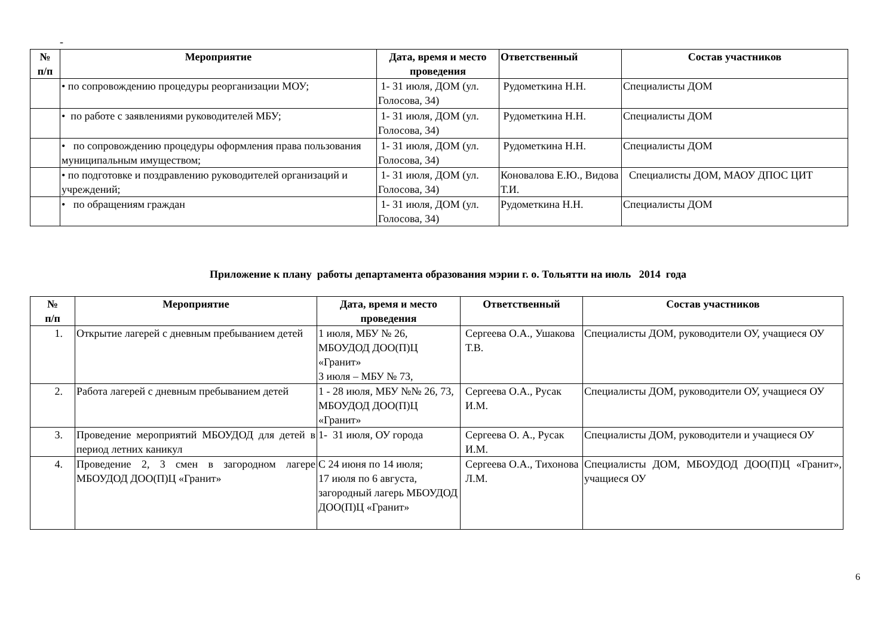-
| № п/п | Мероприятие | Дата, время и место проведения | Ответственный | Состав участников |
| --- | --- | --- | --- | --- |
| | • по сопровождению процедуры реорганизации МОУ; | 1- 31 июля, ДОМ (ул. Голосова, 34) | Рудометкина Н.Н. | Специалисты ДОМ |
| | • по работе с заявлениями руководителей МБУ; | 1- 31 июля, ДОМ (ул. Голосова, 34) | Рудометкина Н.Н. | Специалисты ДОМ |
| | • по сопровождению процедуры оформления права пользования муниципальным имуществом; | 1- 31 июля, ДОМ (ул. Голосова, 34) | Рудометкина Н.Н. | Специалисты ДОМ |
| | • по подготовке и поздравлению руководителей организаций и учреждений; | 1- 31 июля, ДОМ (ул. Голосова, 34) | Коновалова Е.Ю., Видова Т.И. | Специалисты ДОМ, МАОУ ДПОС ЦИТ |
| | • по обращениям граждан | 1- 31 июля, ДОМ (ул. Голосова, 34) | Рудометкина Н.Н. | Специалисты ДОМ |
Приложение к плану работы департамента образования мэрии г. о. Тольятти на июль 2014 года
| № п/п | Мероприятие | Дата, время и место проведения | Ответственный | Состав участников |
| --- | --- | --- | --- | --- |
| 1. | Открытие лагерей с дневным пребыванием детей | 1 июля, МБУ № 26, МБОУДОД ДОО(П)Ц «Гранит» 3 июля – МБУ № 73, | Сергеева О.А., Ушакова Т.В. | Специалисты ДОМ, руководители ОУ, учащиеся ОУ |
| 2. | Работа лагерей с дневным пребыванием детей | 1 - 28 июля, МБУ №№ 26, 73, МБОУДОД ДОО(П)Ц «Гранит» | Сергеева О.А., Русак И.М. | Специалисты ДОМ, руководители ОУ, учащиеся ОУ |
| 3. | Проведение мероприятий МБОУДОД для детей в период летних каникул | 1- 31 июля, ОУ города | Сергеева О. А., Русак И.М. | Специалисты ДОМ, руководители и учащиеся ОУ |
| 4. | Проведение 2, 3 смен в загородном лагере МБОУДОД ДОО(П)Ц «Гранит» | С 24 июня по 14 июля; 17 июля по 6 августа, загородный лагерь МБОУДОД ДОО(П)Ц «Гранит» | Сергеева О.А., Тихонова Л.М. | Специалисты ДОМ, МБОУДОД ДОО(П)Ц «Гранит», учащиеся ОУ |
6